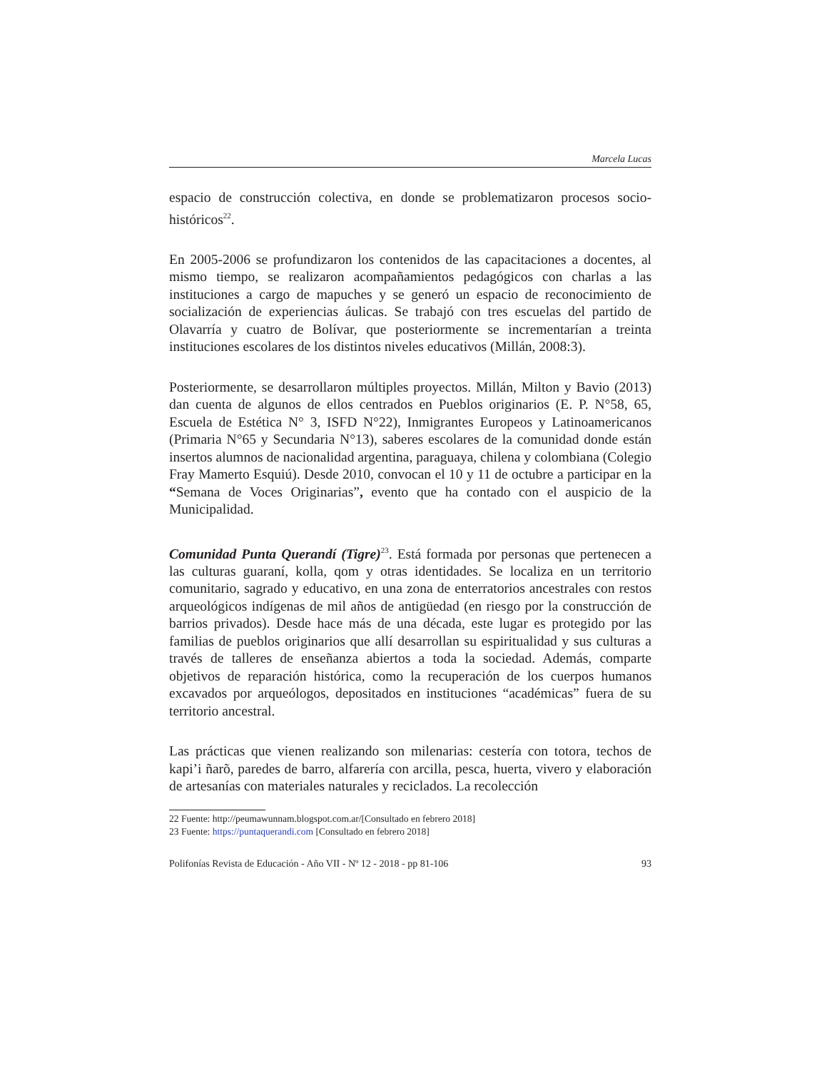Marcela Lucas
espacio de construcción colectiva, en donde se problematizaron procesos socio-históricos<sup>22</sup>.
En 2005-2006 se profundizaron los contenidos de las capacitaciones a docentes, al mismo tiempo, se realizaron acompañamientos pedagógicos con charlas a las instituciones a cargo de mapuches y se generó un espacio de reconocimiento de socialización de experiencias áulicas. Se trabajó con tres escuelas del partido de Olavarría y cuatro de Bolívar, que posteriormente se incrementarían a treinta instituciones escolares de los distintos niveles educativos (Millán, 2008:3).
Posteriormente, se desarrollaron múltiples proyectos. Millán, Milton y Bavio (2013) dan cuenta de algunos de ellos centrados en Pueblos originarios (E. P. N°58, 65, Escuela de Estética N° 3, ISFD N°22), Inmigrantes Europeos y Latinoamericanos (Primaria N°65 y Secundaria N°13), saberes escolares de la comunidad donde están insertos alumnos de nacionalidad argentina, paraguaya, chilena y colombiana (Colegio Fray Mamerto Esquiú). Desde 2010, convocan el 10 y 11 de octubre a participar en la “Semana de Voces Originarias”, evento que ha contado con el auspicio de la Municipalidad.
Comunidad Punta Querandí (Tigre)<sup>23</sup>. Está formada por personas que pertenecen a las culturas guaraní, kolla, qom y otras identidades. Se localiza en un territorio comunitario, sagrado y educativo, en una zona de enterratorios ancestrales con restos arqueológicos indígenas de mil años de antigüedad (en riesgo por la construcción de barrios privados). Desde hace más de una década, este lugar es protegido por las familias de pueblos originarios que allí desarrollan su espiritualidad y sus culturas a través de talleres de enseñanza abiertos a toda la sociedad. Además, comparte objetivos de reparación histórica, como la recuperación de los cuerpos humanos excavados por arqueólogos, depositados en instituciones “académicas” fuera de su territorio ancestral.
Las prácticas que vienen realizando son milenarias: cestería con totora, techos de kapi’i ñarõ, paredes de barro, alfarería con arcilla, pesca, huerta, vivero y elaboración de artesanías con materiales naturales y reciclados. La recolección
22 Fuente: http://peumawunnam.blogspot.com.ar/[Consultado en febrero 2018]
23 Fuente: https://puntaquerandi.com [Consultado en febrero 2018]
Polifonías Revista de Educación - Año VII - Nº 12 - 2018 - pp 81-106 93